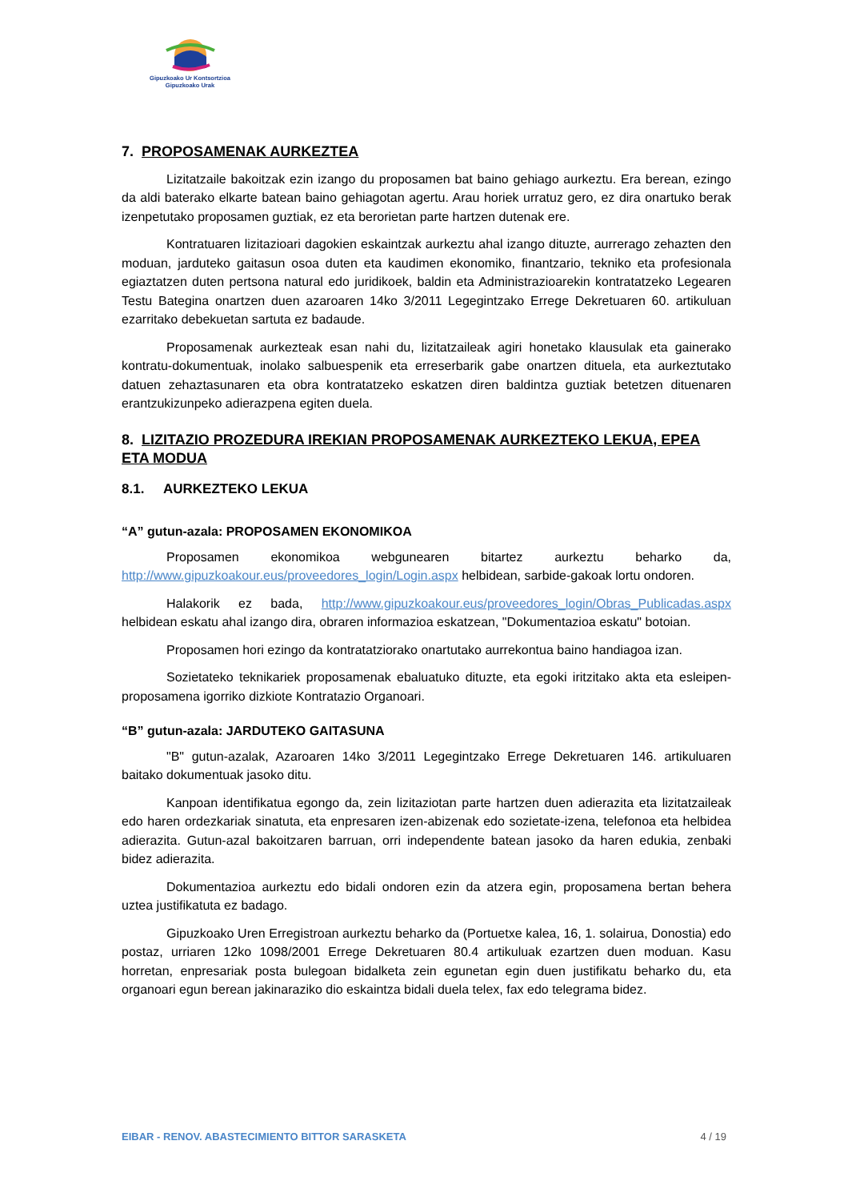Gipuzkoako Ur Kontsortzioa
Gipuzkoako Urak
7. PROPOSAMENAK AURKEZTEA
Lizitatzaile bakoitzak ezin izango du proposamen bat baino gehiago aurkeztu. Era berean, ezingo da aldi baterako elkarte batean baino gehiagotan agertu. Arau horiek urratuz gero, ez dira onartuko berak izenpetutako proposamen guztiak, ez eta berorietan parte hartzen dutenak ere.
Kontratuaren lizitazioari dagokien eskaintzak aurkeztu ahal izango dituzte, aurrerago zehazten den moduan, jarduteko gaitasun osoa duten eta kaudimen ekonomiko, finantzario, tekniko eta profesionala egiaztatzen duten pertsona natural edo juridikoek, baldin eta Administrazioarekin kontratatzeko Legearen Testu Bategina onartzen duen azaroaren 14ko 3/2011 Legegintzako Errege Dekretuaren 60. artikuluan ezarritako debekuetan sartuta ez badaude.
Proposamenak aurkezteak esan nahi du, lizitatzaileak agiri honetako klausulak eta gainerako kontratu-dokumentuak, inolako salbuespenik eta erreserbarik gabe onartzen dituela, eta aurkeztutako datuen zehaztasunaren eta obra kontratatzeko eskatzen diren baldintza guztiak betetzen dituenaren erantzukizunpeko adierazpena egiten duela.
8. LIZITAZIO PROZEDURA IREKIAN PROPOSAMENAK AURKEZTEKO LEKUA, EPEA ETA MODUA
8.1. AURKEZTEKO LEKUA
“A” gutun-azala: PROPOSAMEN EKONOMIKOA
Proposamen ekonomikoa webgunearen bitartez aurkeztu beharko da, http://www.gipuzkoakour.eus/proveedores_login/Login.aspx helbidean, sarbide-gakoak lortu ondoren.
Halakorik ez bada, http://www.gipuzkoakour.eus/proveedores_login/Obras_Publicadas.aspx helbidean eskatu ahal izango dira, obraren informazioa eskatzean, "Dokumentazioa eskatu" botoian.
Proposamen hori ezingo da kontratatziorako onartutako aurrekontua baino handiagoa izan.
Sozietateko teknikariek proposamenak ebaluatuko dituzte, eta egoki iritzitako akta eta esleipen-proposamena igorriko dizkiote Kontratazio Organoari.
“B” gutun-azala: JARDUTEKO GAITASUNA
"B" gutun-azalak, Azaroaren 14ko 3/2011 Legegintzako Errege Dekretuaren 146. artikuluaren baitako dokumentuak jasoko ditu.
Kanpoan identifikatua egongo da, zein lizitaziotan parte hartzen duen adierazita eta lizitatzaileak edo haren ordezkariak sinatuta, eta enpresaren izen-abizenak edo sozietate-izena, telefonoa eta helbidea adierazita. Gutun-azal bakoitzaren barruan, orri independente batean jasoko da haren edukia, zenbaki bidez adierazita.
Dokumentazioa aurkeztu edo bidali ondoren ezin da atzera egin, proposamena bertan behera uztea justifikatuta ez badago.
Gipuzkoako Uren Erregistroan aurkeztu beharko da (Portuetxe kalea, 16, 1. solairua, Donostia) edo postaz, urriaren 12ko 1098/2001 Errege Dekretuaren 80.4 artikuluak ezartzen duen moduan. Kasu horretan, enpresariak posta bulegoan bidalketa zein egunetan egin duen justifikatu beharko du, eta organoari egun berean jakinaraziko dio eskaintza bidali duela telex, fax edo telegrama bidez.
EIBAR - RENOV. ABASTECIMIENTO BITTOR SARASKETA 4 / 19